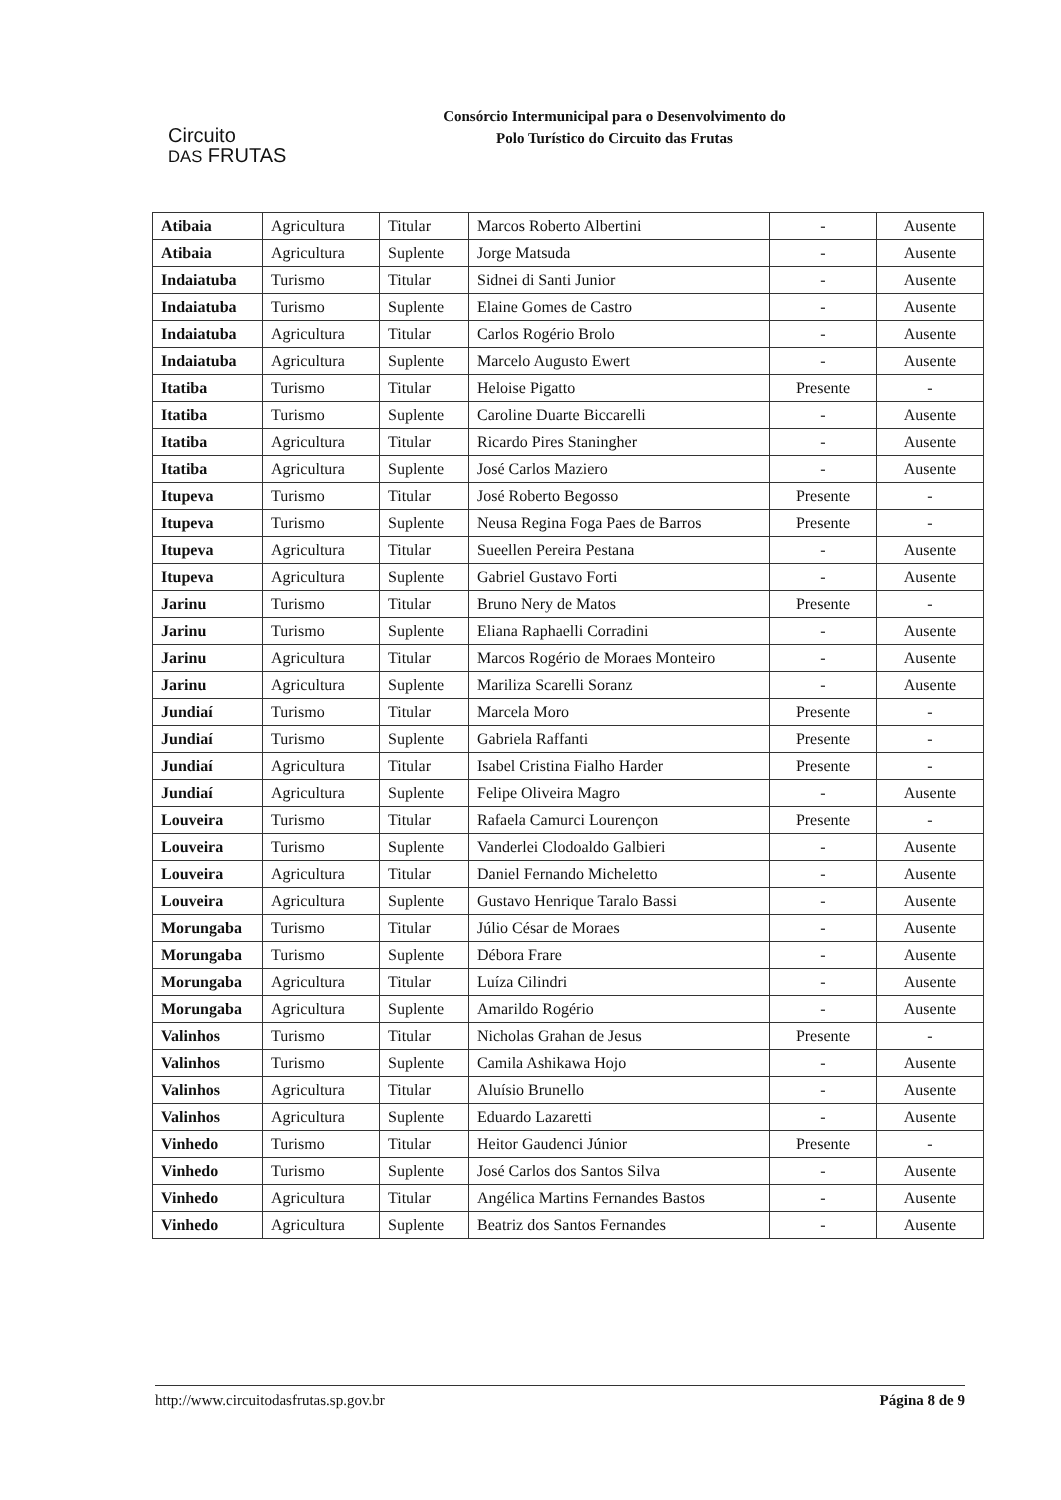Circuito
DAS FRUTAS
Consórcio Intermunicipal para o Desenvolvimento do
Polo Turístico do Circuito das Frutas
| Atibaia | Agricultura | Titular | Marcos Roberto Albertini | - | Ausente |
| Atibaia | Agricultura | Suplente | Jorge Matsuda | - | Ausente |
| Indaiatuba | Turismo | Titular | Sidnei di Santi Junior | - | Ausente |
| Indaiatuba | Turismo | Suplente | Elaine Gomes de Castro | - | Ausente |
| Indaiatuba | Agricultura | Titular | Carlos Rogério Brolo | - | Ausente |
| Indaiatuba | Agricultura | Suplente | Marcelo Augusto Ewert | - | Ausente |
| Itatiba | Turismo | Titular | Heloise Pigatto | Presente | - |
| Itatiba | Turismo | Suplente | Caroline Duarte Biccarelli | - | Ausente |
| Itatiba | Agricultura | Titular | Ricardo Pires Staningher | - | Ausente |
| Itatiba | Agricultura | Suplente | José Carlos Maziero | - | Ausente |
| Itupeva | Turismo | Titular | José Roberto Begosso | Presente | - |
| Itupeva | Turismo | Suplente | Neusa Regina Foga Paes de Barros | Presente | - |
| Itupeva | Agricultura | Titular | Sueellen Pereira Pestana | - | Ausente |
| Itupeva | Agricultura | Suplente | Gabriel Gustavo Forti | - | Ausente |
| Jarinu | Turismo | Titular | Bruno Nery de Matos | Presente | - |
| Jarinu | Turismo | Suplente | Eliana Raphaelli Corradini | - | Ausente |
| Jarinu | Agricultura | Titular | Marcos Rogério de Moraes Monteiro | - | Ausente |
| Jarinu | Agricultura | Suplente | Mariliza Scarelli Soranz | - | Ausente |
| Jundiaí | Turismo | Titular | Marcela Moro | Presente | - |
| Jundiaí | Turismo | Suplente | Gabriela Raffanti | Presente | - |
| Jundiaí | Agricultura | Titular | Isabel Cristina Fialho Harder | Presente | - |
| Jundiaí | Agricultura | Suplente | Felipe Oliveira Magro | - | Ausente |
| Louveira | Turismo | Titular | Rafaela Camurci Lourençon | Presente | - |
| Louveira | Turismo | Suplente | Vanderlei Clodoaldo Galbieri | - | Ausente |
| Louveira | Agricultura | Titular | Daniel Fernando Micheletto | - | Ausente |
| Louveira | Agricultura | Suplente | Gustavo Henrique Taralo Bassi | - | Ausente |
| Morungaba | Turismo | Titular | Júlio César de Moraes | - | Ausente |
| Morungaba | Turismo | Suplente | Débora Frare | - | Ausente |
| Morungaba | Agricultura | Titular | Luíza Cilindri | - | Ausente |
| Morungaba | Agricultura | Suplente | Amarildo Rogério | - | Ausente |
| Valinhos | Turismo | Titular | Nicholas Grahan de Jesus | Presente | - |
| Valinhos | Turismo | Suplente | Camila Ashikawa Hojo | - | Ausente |
| Valinhos | Agricultura | Titular | Aluísio Brunello | - | Ausente |
| Valinhos | Agricultura | Suplente | Eduardo Lazaretti | - | Ausente |
| Vinhedo | Turismo | Titular | Heitor Gaudenci Júnior | Presente | - |
| Vinhedo | Turismo | Suplente | José Carlos dos Santos Silva | - | Ausente |
| Vinhedo | Agricultura | Titular | Angélica Martins Fernandes Bastos | - | Ausente |
| Vinhedo | Agricultura | Suplente | Beatriz dos Santos Fernandes | - | Ausente |
http://www.circuitodasfrutas.sp.gov.br Página 8 de 9